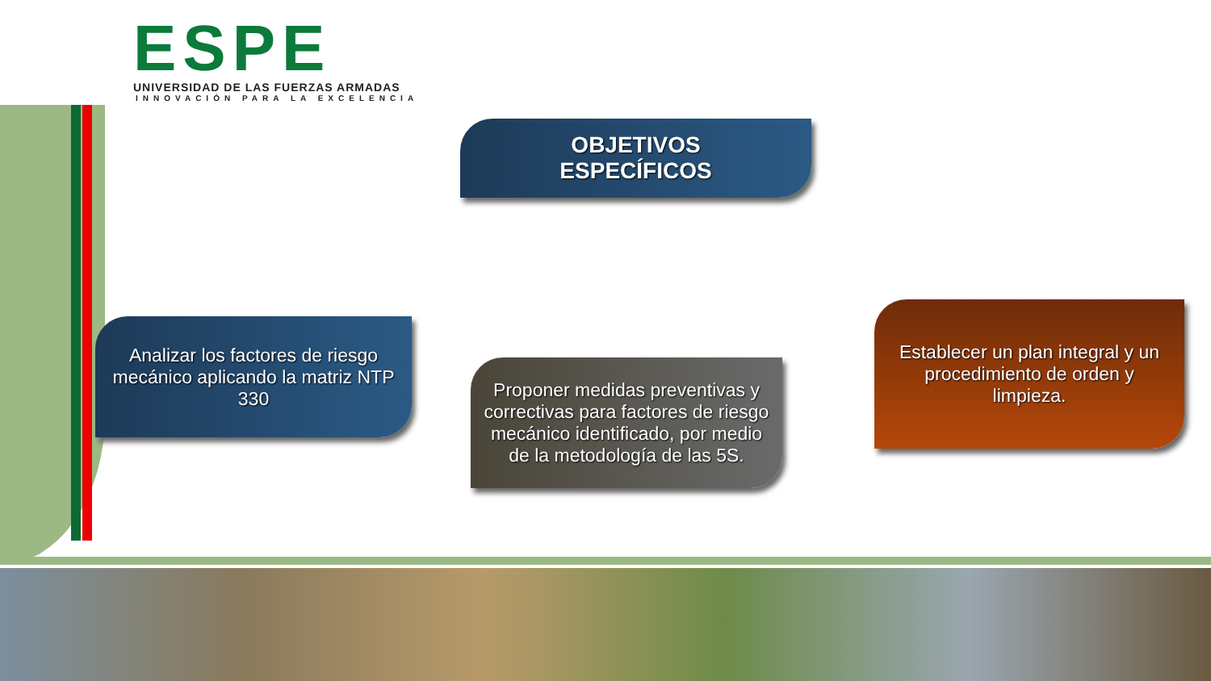ESPE
UNIVERSIDAD DE LAS FUERZAS ARMADAS
INNOVACIÓN PARA LA EXCELENCIA
OBJETIVOS
ESPECÍFICOS
Analizar los factores de riesgo mecánico aplicando la matriz NTP 330
Proponer medidas preventivas y correctivas para factores de riesgo mecánico identificado, por medio de la metodología de las 5S.
Establecer un plan integral y un procedimiento de orden y limpieza.